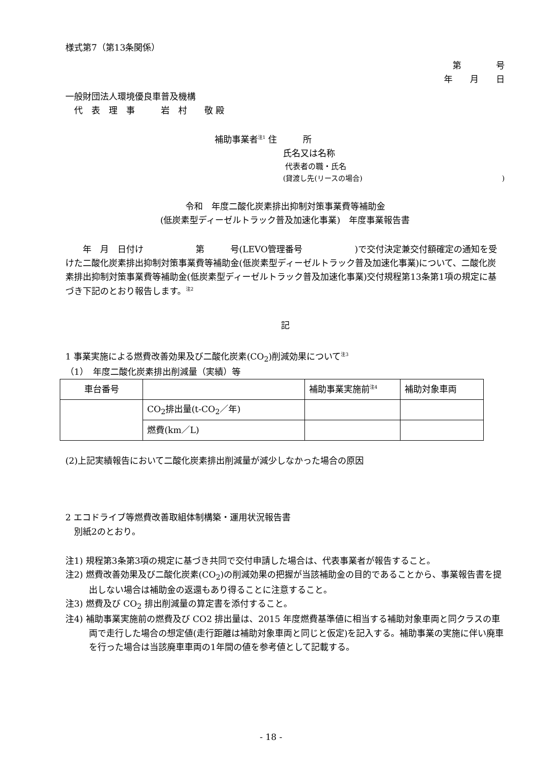様式第7（第13条関係）
第　　　　号
年　　月　　日
一般財団法人環境優良車普及機構
　代　表　理　事　　　岩　村　　敬 殿
補助事業者<sup>注1</sup> 住　　　所
氏名又は名称
代表者の職・氏名
(貸渡し先(リースの場合))
令和　年度二酸化炭素排出抑制対策事業費等補助金
(低炭素型ディーゼルトラック普及加速化事業)　年度事業報告書
　　年　月　日付け　　　　　　第　　　号(LEVO管理番号　　　　　　)で交付決定兼交付額確定の通知を受けた二酸化炭素排出抑制対策事業費等補助金(低炭素型ディーゼルトラック普及加速化事業)について、二酸化炭素排出抑制対策事業費等補助金(低炭素型ディーゼルトラック普及加速化事業)交付規程第13条第1項の規定に基づき下記のとおり報告します。<sup>注2</sup>
記
1 事業実施による燃費改善効果及び二酸化炭素(CO<sub>2</sub>)削減効果について<sup>注3</sup>
（1）　年度二酸化炭素排出削減量（実績）等
| 車台番号 | | 補助事業実施前<sup>注4</sup> | 補助対象車両 |
| | CO<sub>2</sub>排出量(t-CO<sub>2</sub>／年) | | |
| | 燃費(km／L) | | |
(2)上記実績報告において二酸化炭素排出削減量が減少しなかった場合の原因
2 エコドライブ等燃費改善取組体制構築・運用状況報告書
　別紙2のとおり。
注1) 規程第3条第3項の規定に基づき共同で交付申請した場合は、代表事業者が報告すること。
注2) 燃費改善効果及び二酸化炭素(CO<sub>2</sub>)の削減効果の把握が当該補助金の目的であることから、事業報告書を提出しない場合は補助金の返還もあり得ることに注意すること。
注3) 燃費及び CO<sub>2</sub> 排出削減量の算定書を添付すること。
注4) 補助事業実施前の燃費及び CO2 排出量は、2015 年度燃費基準値に相当する補助対象車両と同クラスの車両で走行した場合の想定値(走行距離は補助対象車両と同じと仮定)を記入する。補助事業の実施に伴い廃車を行った場合は当該廃車車両の1年間の値を参考値として記載する。
- 18 -